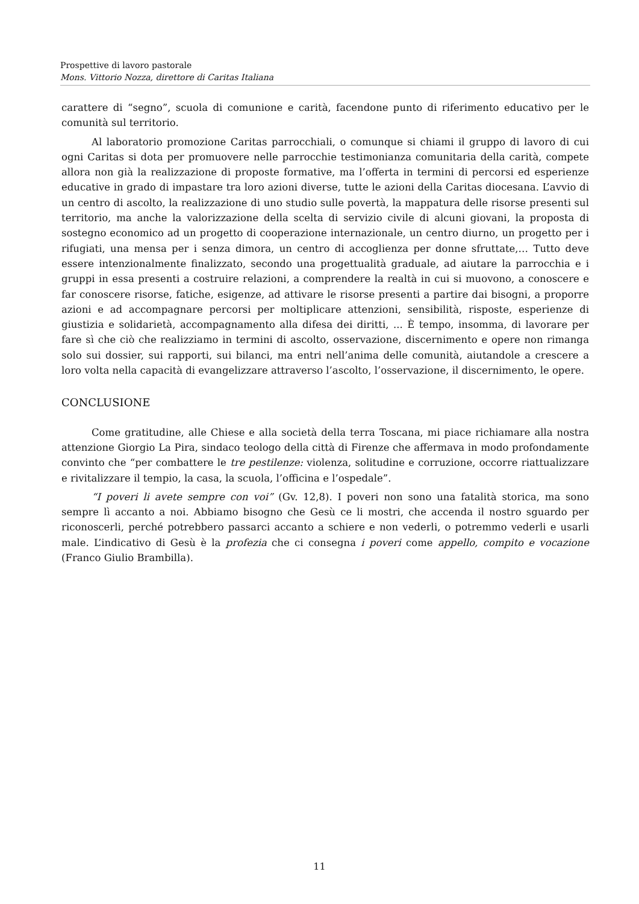Prospettive di lavoro pastorale
Mons. Vittorio Nozza, direttore di Caritas Italiana
carattere di “segno”, scuola di comunione e carità, facendone punto di riferimento educativo per le comunità sul territorio.
Al laboratorio promozione Caritas parrocchiali, o comunque si chiami il gruppo di lavoro di cui ogni Caritas si dota per promuovere nelle parrocchie testimonianza comunitaria della carità, compete allora non già la realizzazione di proposte formative, ma l’offerta in termini di percorsi ed esperienze educative in grado di impastare tra loro azioni diverse, tutte le azioni della Caritas diocesana. L’avvio di un centro di ascolto, la realizzazione di uno studio sulle povertà, la mappatura delle risorse presenti sul territorio, ma anche la valorizzazione della scelta di servizio civile di alcuni giovani, la proposta di sostegno economico ad un progetto di cooperazione internazionale, un centro diurno, un progetto per i rifugiati, una mensa per i senza dimora, un centro di accoglienza per donne sfruttate,… Tutto deve essere intenzionalmente finalizzato, secondo una progettualità graduale, ad aiutare la parrocchia e i gruppi in essa presenti a costruire relazioni, a comprendere la realtà in cui si muovono, a conoscere e far conoscere risorse, fatiche, esigenze, ad attivare le risorse presenti a partire dai bisogni, a proporre azioni e ad accompagnare percorsi per moltiplicare attenzioni, sensibilità, risposte, esperienze di giustizia e solidarietà, accompagnamento alla difesa dei diritti, ... È tempo, insomma, di lavorare per fare sì che ciò che realizziamo in termini di ascolto, osservazione, discernimento e opere non rimanga solo sui dossier, sui rapporti, sui bilanci, ma entri nell’anima delle comunità, aiutandole a crescere a loro volta nella capacità di evangelizzare attraverso l’ascolto, l’osservazione, il discernimento, le opere.
CONCLUSIONE
Come gratitudine, alle Chiese e alla società della terra Toscana, mi piace richiamare alla nostra attenzione Giorgio La Pira, sindaco teologo della città di Firenze che affermava in modo profondamente convinto che “per combattere le tre pestilenze: violenza, solitudine e corruzione, occorre riattualizzare e rivitalizzare il tempio, la casa, la scuola, l’officina e l’ospedale”.
“I poveri li avete sempre con voi” (Gv. 12,8). I poveri non sono una fatalità storica, ma sono sempre lì accanto a noi. Abbiamo bisogno che Gesù ce li mostri, che accenda il nostro sguardo per riconoscerli, perché potrebbero passarci accanto a schiere e non vederli, o potremmo vederli e usarli male. L’indicativo di Gesù è la profezia che ci consegna i poveri come appello, compito e vocazione (Franco Giulio Brambilla).
11